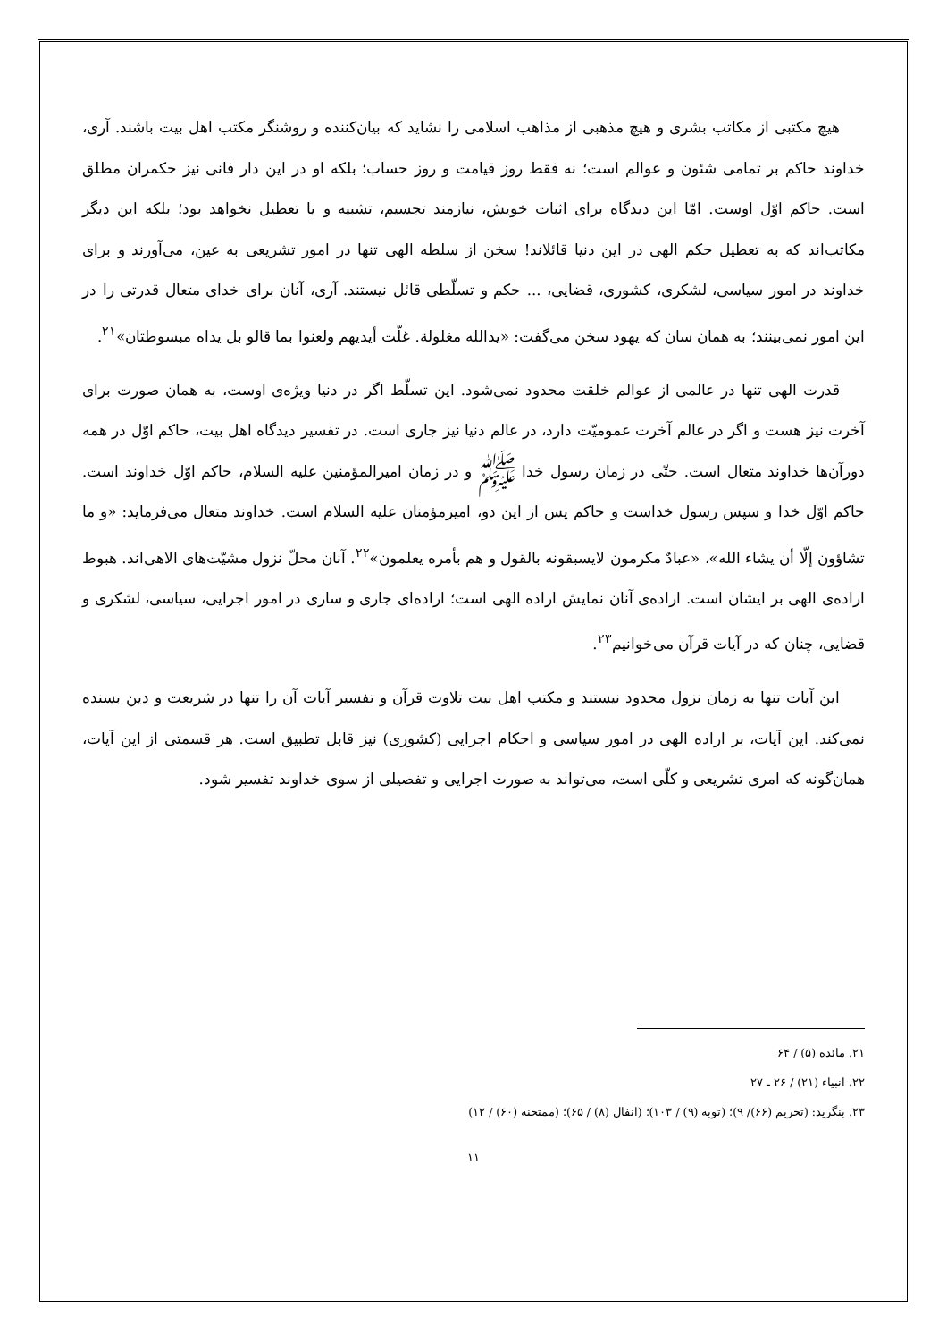هیچ مکتبی از مکاتب بشری و هیچ مذهبی از مذاهب اسلامی را نشاید که بیان‌کننده و روشنگر مکتب اهل بیت باشند. آری، خداوند حاکم بر تمامی شئون و عوالم است؛ نه فقط روز قیامت و روز حساب؛ بلکه او در این دار فانی نیز حکمران مطلق است. حاکم اوّل اوست. امّا این دیدگاه برای اثبات خویش، نیازمند تجسیم، تشبیه و یا تعطیل نخواهد بود؛ بلکه این دیگر مکاتب‌اند که به تعطیل حکم الهی در این دنیا قائلاند! سخن از سلطه الهی تنها در امور تشریعی به عین، می‌آورند و برای خداوند در امور سیاسی، لشکری، کشوری، قضایی، ... حکم و تسلّطی قائل نیستند. آری، آنان برای خدای متعال قدرتی را در این امور نمی‌بینند؛ به همان سان که یهود سخن می‌گفت: «یدالله مغلولة. غلّت أیدیهم ولعنوا بما قالو بل یداه مبسوطتان»<sup>۲۱</sup>.
قدرت الهی تنها در عالمی از عوالم خلقت محدود نمی‌شود. این تسلّط اگر در دنیا ویژه‌ی اوست، به همان صورت برای آخرت نیز هست و اگر در عالم آخرت عمومیّت دارد، در عالم دنیا نیز جاری است. در تفسیر دیدگاه اهل بیت، حاکم اوّل در همه دورآن‌ها خداوند متعال است. حتّی در زمان رسول خدا ﷺ و در زمان امیرالمؤمنین علیه السلام، حاکم اوّل خداوند است. حاکم اوّل خدا و سپس رسول خداست و حاکم پس از این دو، امیرمؤمنان علیه السلام است. خداوند متعال می‌فرماید: «و ما تشاؤون إلّا أن یشاء الله»، «عبادٌ مکرمون لایسبقونه بالقول و هم بأمره یعلمون»<sup>۲۲</sup>. آنان محلّ نزول مشیّت‌های الاهی‌اند. هبوط اراده‌ی الهی بر ایشان است. اراده‌ی آنان نمایش اراده الهی است؛ اراده‌ای جاری و ساری در امور اجرایی، سیاسی، لشکری و قضایی، چنان که در آیات قرآن می‌خوانیم<sup>۲۳</sup>.
این آیات تنها به زمان نزول محدود نیستند و مکتب اهل بیت تلاوت قرآن و تفسیر آیات آن را تنها در شریعت و دین بسنده نمی‌کند. این آیات، بر اراده الهی در امور سیاسی و احکام اجرایی (کشوری) نیز قابل تطبیق است. هر قسمتی از این آیات، همان‌گونه که امری تشریعی و کلّی است، می‌تواند به صورت اجرایی و تفصیلی از سوی خداوند تفسیر شود.
۲۱. مائده (۵) / ۶۴
۲۲. انبیاء (۲۱) / ۲۶ ـ ۲۷
۲۳. بنگرید: (تحریم (۶۶)/ ۹)؛ (توبه (۹) / ۱۰۳)؛ (انفال (۸) / ۶۵)؛ (ممتحنه (۶۰) / ۱۲)
۱۱